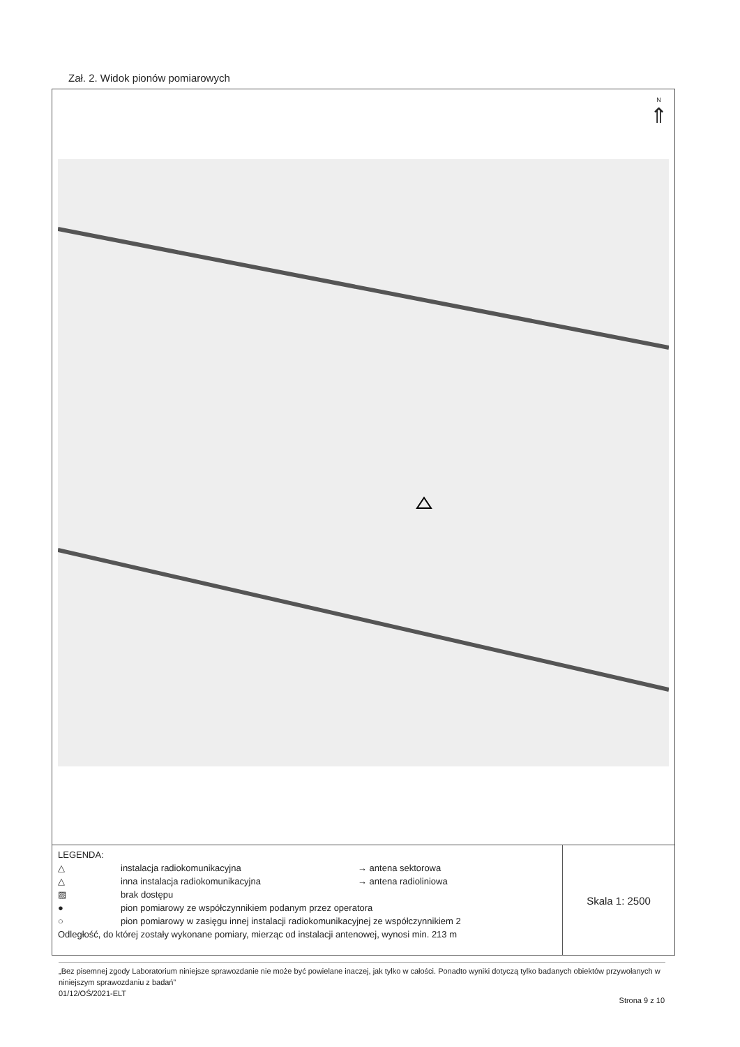Zał. 2. Widok pionów pomiarowych
N
⇑
LEGENDA:
△ instalacja radiokomunikacyjna → antena sektorowa
△ inna instalacja radiokomunikacyjna → antena radioliniowa
▨ brak dostępu
● pion pomiarowy ze współczynnikiem podanym przez operatora
○ pion pomiarowy w zasięgu innej instalacji radiokomunikacyjnej ze współczynnikiem 2
Odległość, do której zostały wykonane pomiary, mierząc od instalacji antenowej, wynosi min. 213 m
Skala 1: 2500
„Bez pisemnej zgody Laboratorium niniejsze sprawozdanie nie może być powielane inaczej, jak tylko w całości. Ponadto wyniki dotyczą tylko badanych obiektów przywołanych w niniejszym sprawozdaniu z badań”
01/12/OŚ/2021-ELT
Strona 9 z 10